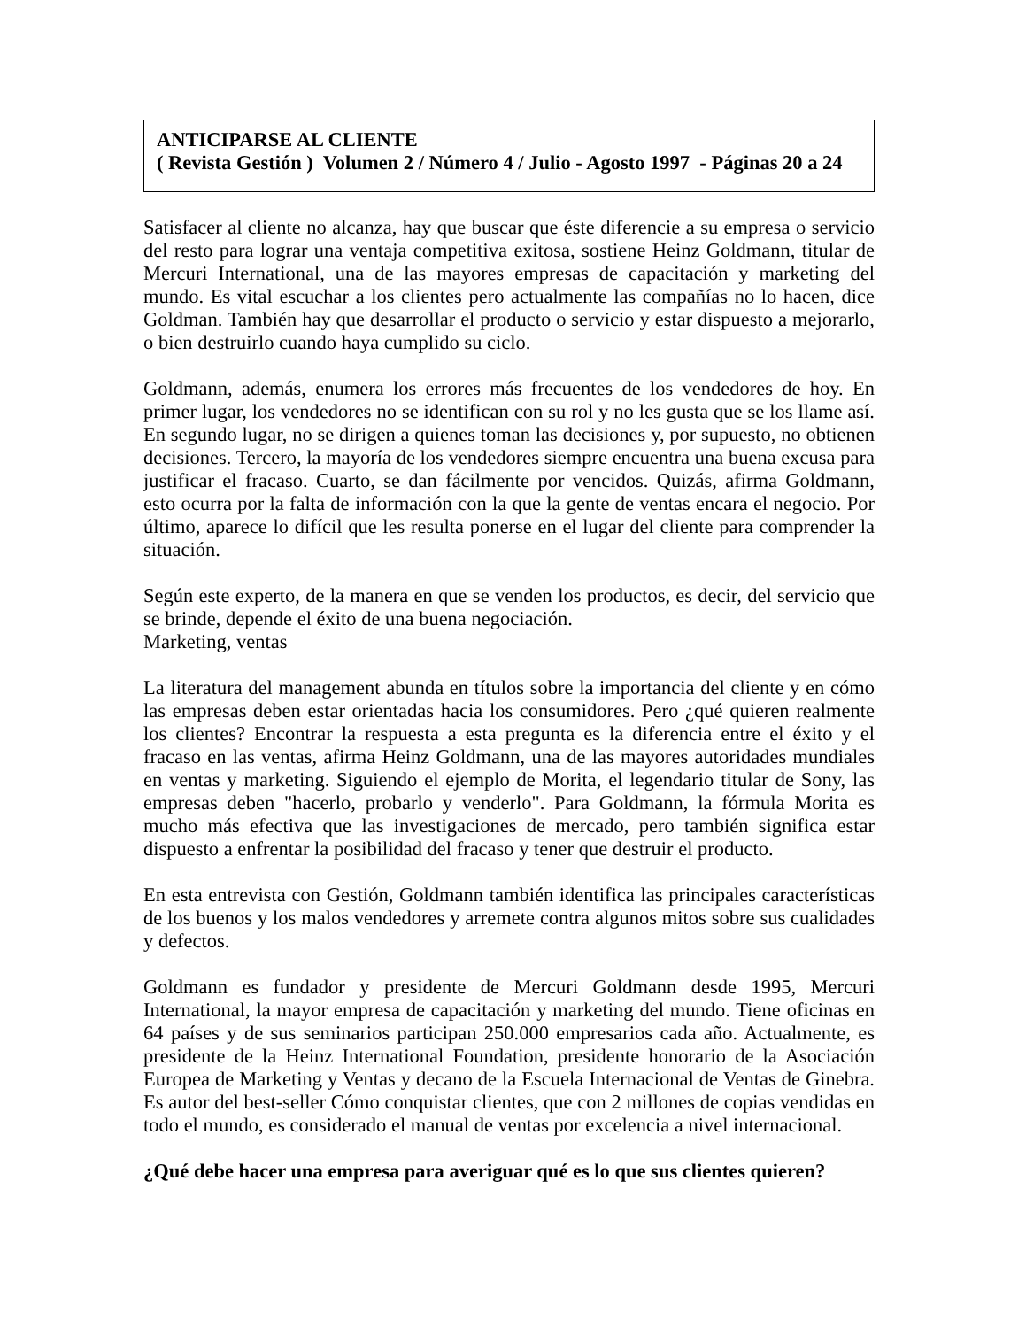ANTICIPARSE AL CLIENTE
( Revista Gestión ) Volumen 2 / Número 4 / Julio - Agosto 1997 - Páginas 20 a 24
Satisfacer al cliente no alcanza, hay que buscar que éste diferencie a su empresa o servicio del resto para lograr una ventaja competitiva exitosa, sostiene Heinz Goldmann, titular de Mercuri International, una de las mayores empresas de capacitación y marketing del mundo. Es vital escuchar a los clientes pero actualmente las compañías no lo hacen, dice Goldman. También hay que desarrollar el producto o servicio y estar dispuesto a mejorarlo, o bien destruirlo cuando haya cumplido su ciclo.
Goldmann, además, enumera los errores más frecuentes de los vendedores de hoy. En primer lugar, los vendedores no se identifican con su rol y no les gusta que se los llame así. En segundo lugar, no se dirigen a quienes toman las decisiones y, por supuesto, no obtienen decisiones. Tercero, la mayoría de los vendedores siempre encuentra una buena excusa para justificar el fracaso. Cuarto, se dan fácilmente por vencidos. Quizás, afirma Goldmann, esto ocurra por la falta de información con la que la gente de ventas encara el negocio. Por último, aparece lo difícil que les resulta ponerse en el lugar del cliente para comprender la situación.
Según este experto, de la manera en que se venden los productos, es decir, del servicio que se brinde, depende el éxito de una buena negociación.
Marketing, ventas
La literatura del management abunda en títulos sobre la importancia del cliente y en cómo las empresas deben estar orientadas hacia los consumidores. Pero ¿qué quieren realmente los clientes? Encontrar la respuesta a esta pregunta es la diferencia entre el éxito y el fracaso en las ventas, afirma Heinz Goldmann, una de las mayores autoridades mundiales en ventas y marketing. Siguiendo el ejemplo de Morita, el legendario titular de Sony, las empresas deben "hacerlo, probarlo y venderlo". Para Goldmann, la fórmula Morita es mucho más efectiva que las investigaciones de mercado, pero también significa estar dispuesto a enfrentar la posibilidad del fracaso y tener que destruir el producto.
En esta entrevista con Gestión, Goldmann también identifica las principales características de los buenos y los malos vendedores y arremete contra algunos mitos sobre sus cualidades y defectos.
Goldmann es fundador y presidente de Mercuri Goldmann desde 1995, Mercuri International, la mayor empresa de capacitación y marketing del mundo. Tiene oficinas en 64 países y de sus seminarios participan 250.000 empresarios cada año. Actualmente, es presidente de la Heinz International Foundation, presidente honorario de la Asociación Europea de Marketing y Ventas y decano de la Escuela Internacional de Ventas de Ginebra. Es autor del best-seller Cómo conquistar clientes, que con 2 millones de copias vendidas en todo el mundo, es considerado el manual de ventas por excelencia a nivel internacional.
¿Qué debe hacer una empresa para averiguar qué es lo que sus clientes quieren?